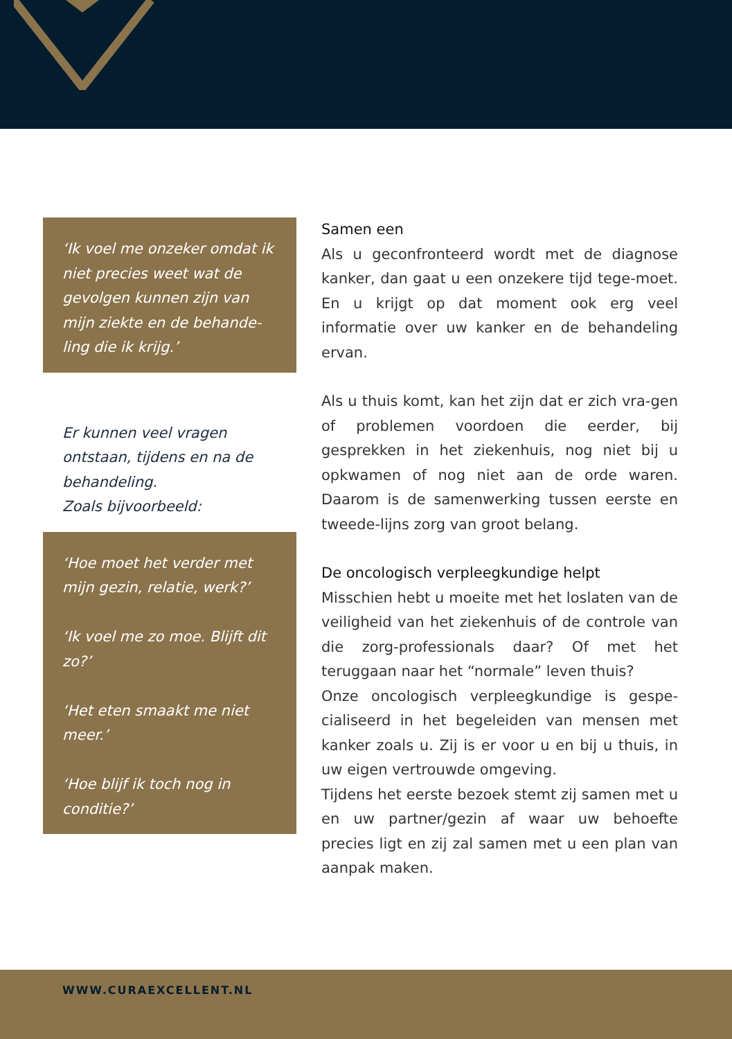‘Ik voel me onzeker omdat ik niet precies weet wat de gevolgen kunnen zijn van mijn ziekte en de behande-ling die ik krijg.’
Er kunnen veel vragen ontstaan, tijdens en na de behandeling.
Zoals bijvoorbeeld:
‘Hoe moet het verder met mijn gezin, relatie, werk?’
‘Ik voel me zo moe. Blijft dit zo?’
‘Het eten smaakt me niet meer.’
‘Hoe blijf ik toch nog in conditie?’
Samen een
Als u geconfronteerd wordt met de diagnose kanker, dan gaat u een onzekere tijd tege-moet. En u krijgt op dat moment ook erg veel informatie over uw kanker en de behandeling ervan.
Als u thuis komt, kan het zijn dat er zich vra-gen of problemen voordoen die eerder, bij gesprekken in het ziekenhuis, nog niet bij u opkwamen of nog niet aan de orde waren. Daarom is de samenwerking tussen eerste en tweede-lijns zorg van groot belang.
De oncologisch verpleegkundige helpt
Misschien hebt u moeite met het loslaten van de veiligheid van het ziekenhuis of de controle van die zorg-professionals daar? Of met het teruggaan naar het “normale” leven thuis?
Onze oncologisch verpleegkundige is gespe-cialiseerd in het begeleiden van mensen met kanker zoals u. Zij is er voor u en bij u thuis, in uw eigen vertrouwde omgeving.
Tijdens het eerste bezoek stemt zij samen met u en uw partner/gezin af waar uw behoefte precies ligt en zij zal samen met u een plan van aanpak maken.
WWW.CURAEXCELLENT.NL